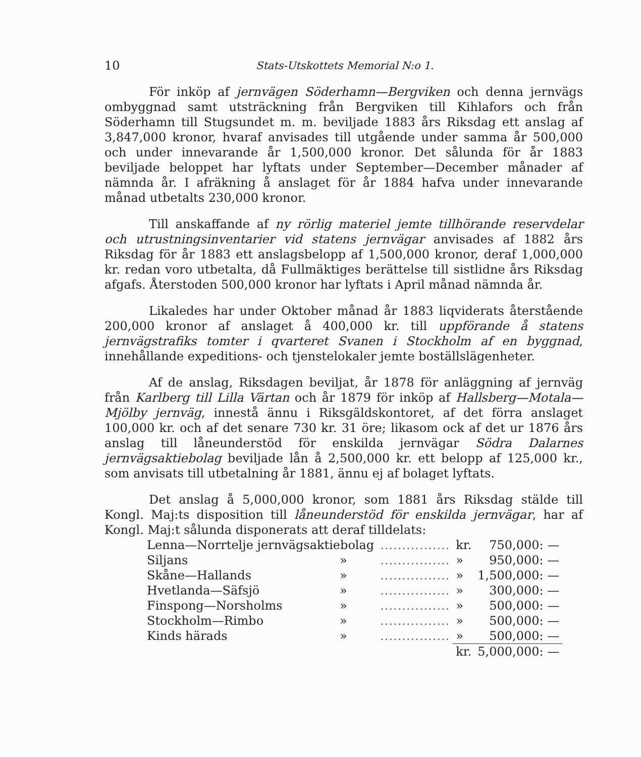10 Stats-Utskottets Memorial N:o 1.
För inköp af jernvägen Söderhamn—Bergviken och denna jernvägs ombyggnad samt utsträckning från Bergviken till Kihlafors och från Söderhamn till Stugsundet m. m. beviljade 1883 års Riksdag ett anslag af 3,847,000 kronor, hvaraf anvisades till utgående under samma år 500,000 och under innevarande år 1,500,000 kronor. Det sålunda för år 1883 beviljade beloppet har lyftats under September—December månader af nämnda år. I afräkning å anslaget för år 1884 hafva under innevarande månad utbetalts 230,000 kronor.
Till anskaffande af ny rörlig materiel jemte tillhörande reservdelar och utrustningsinventarier vid statens jernvägar anvisades af 1882 års Riksdag för år 1883 ett anslagsbelopp af 1,500,000 kronor, deraf 1,000,000 kr. redan voro utbetalta, då Fullmäktiges berättelse till sistlidne års Riksdag afgafs. Återstoden 500,000 kronor har lyftats i April månad nämnda år.
Likaledes har under Oktober månad år 1883 liqviderats återstående 200,000 kronor af anslaget å 400,000 kr. till uppförande å statens jernvägstrafiks tomter i qvarteret Svanen i Stockholm af en byggnad, innehållande expeditions- och tjenstelokaler jemte boställslägenheter.
Af de anslag, Riksdagen beviljat, år 1878 för anläggning af jernväg från Karlberg till Lilla Värtan och år 1879 för inköp af Hallsberg—Motala—Mjölby jernväg, innestå ännu i Riksgäldskontoret, af det förra anslaget 100,000 kr. och af det senare 730 kr. 31 öre; likasom ock af det ur 1876 års anslag till låneunderstöd för enskilda jernvägar Södra Dalarnes jernvägsaktiebolag beviljade lån å 2,500,000 kr. ett belopp af 125,000 kr., som anvisats till utbetalning år 1881, ännu ej af bolaget lyftats.
Det anslag å 5,000,000 kronor, som 1881 års Riksdag stälde till Kongl. Maj:ts disposition till låneunderstöd för enskilda jernvägar, har af Kongl. Maj:t sålunda disponerats att deraf tilldelats:
| Lenna—Norrtelje jernvägsaktiebolag | | ................ | kr. | 750,000: — |
| Siljans | » | ................ | » | 950,000: — |
| Skåne—Hallands | » | ................ | » | 1,500,000: — |
| Hvetlanda—Säfsjö | » | ................ | » | 300,000: — |
| Finspong—Norsholms | » | ................ | » | 500,000: — |
| Stockholm—Rimbo | » | ................ | » | 500,000: — |
| Kinds härads | » | ................ | » | 500,000: — |
| | | | kr. | 5,000,000: — |